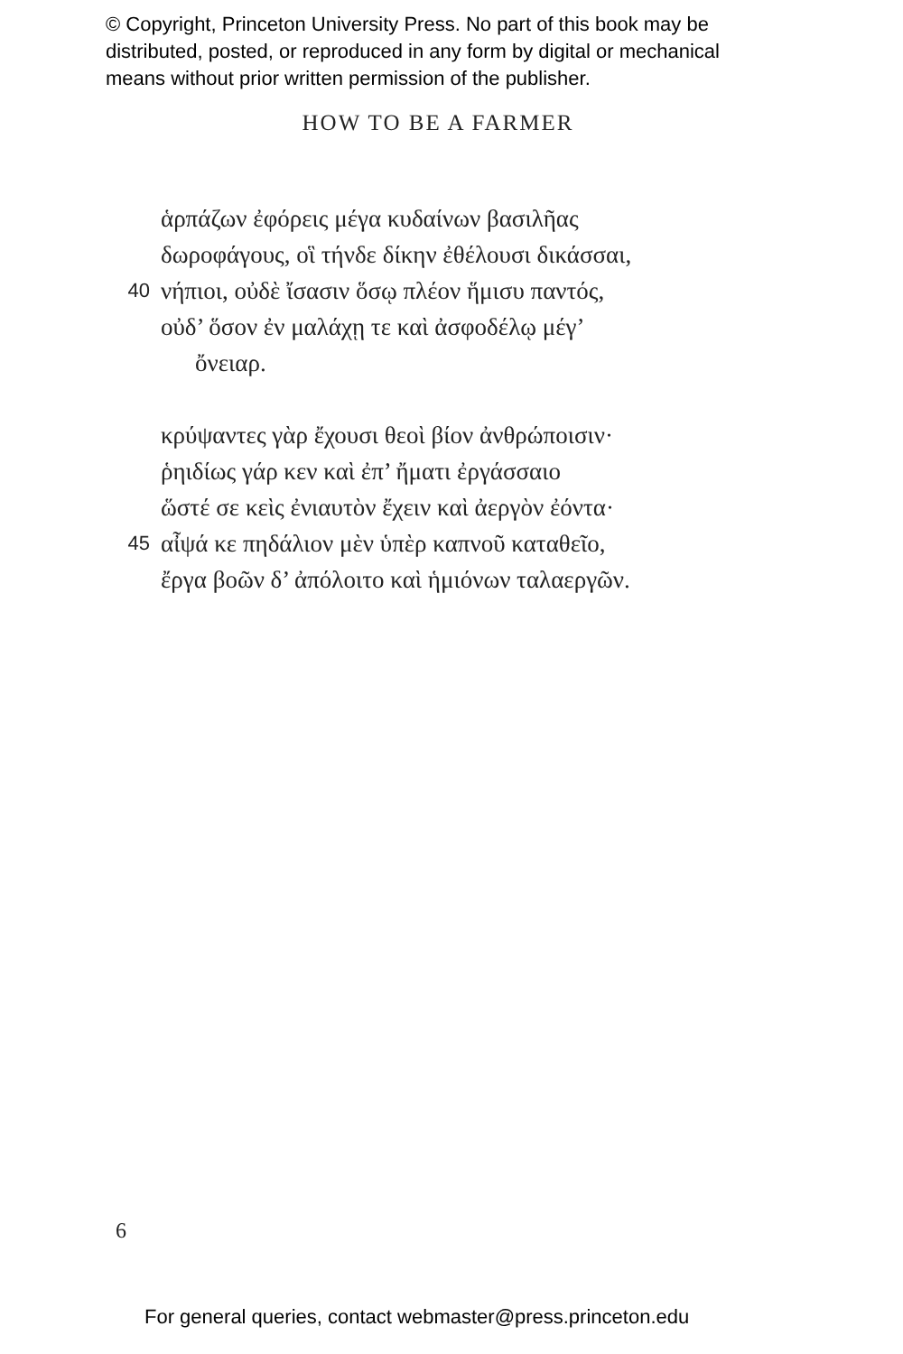© Copyright, Princeton University Press. No part of this book may be
distributed, posted, or reproduced in any form by digital or mechanical
means without prior written permission of the publisher.
HOW TO BE A FARMER
ἁρπάζων ἐφόρεις μέγα κυδαίνων βασιλῆας
δωροφάγους, οἳ τήνδε δίκην ἐθέλουσι δικάσσαι,
40 νήπιοι, οὐδὲ ἴσασιν ὅσῳ πλέον ἥμισυ παντός,
οὐδ’ ὅσον ἐν μαλάχῃ τε καὶ ἀσφοδέλῳ μέγ’
ὄνειαρ.
κρύψαντες γὰρ ἔχουσι θεοὶ βίον ἀνθρώποισιν·
ῥηιδίως γάρ κεν καὶ ἐπ’ ἤματι ἐργάσσαιο
ὥστέ σε κεὶς ἐνιαυτὸν ἔχειν καὶ ἀεργὸν ἐόντα·
45 αἶψά κε πηδάλιον μὲν ὑπὲρ καπνοῦ καταθεῖο,
ἔργα βοῶν δ’ ἀπόλοιτο καὶ ἡμιόνων ταλαεργῶν.
6
For general queries, contact webmaster@press.princeton.edu